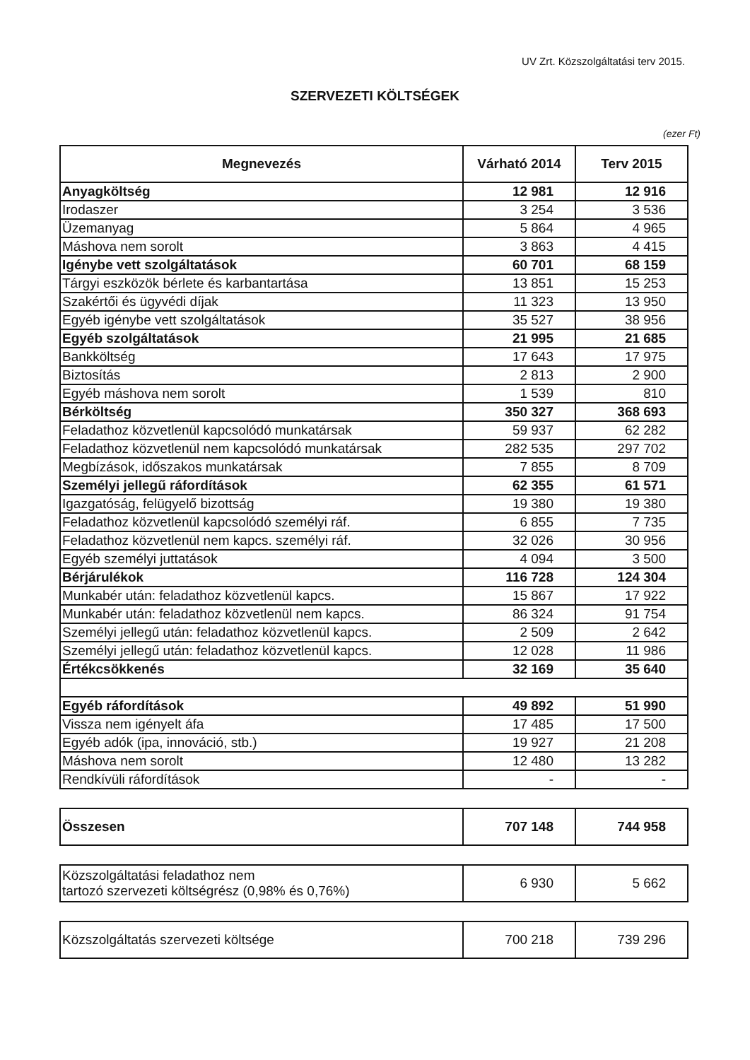UV Zrt. Közszolgáltatási terv 2015.
SZERVEZETI KÖLTSÉGEK
(ezer Ft)
| Megnevezés | Várható 2014 | Terv 2015 |
| --- | --- | --- |
| Anyagköltség | 12 981 | 12 916 |
| Irodaszer | 3 254 | 3 536 |
| Üzemanyag | 5 864 | 4 965 |
| Máshova nem sorolt | 3 863 | 4 415 |
| Igénybe vett szolgáltatások | 60 701 | 68 159 |
| Tárgyi eszközök bérlete és karbantartása | 13 851 | 15 253 |
| Szakértői és ügyvédi díjak | 11 323 | 13 950 |
| Egyéb igénybe vett szolgáltatások | 35 527 | 38 956 |
| Egyéb szolgáltatások | 21 995 | 21 685 |
| Bankköltség | 17 643 | 17 975 |
| Biztosítás | 2 813 | 2 900 |
| Egyéb máshova nem sorolt | 1 539 | 810 |
| Bérköltség | 350 327 | 368 693 |
| Feladathoz közvetlenül kapcsolódó munkatársak | 59 937 | 62 282 |
| Feladathoz közvetlenül nem kapcsolódó munkatársak | 282 535 | 297 702 |
| Megbízások, időszakos munkatársak | 7 855 | 8 709 |
| Személyi jellegű ráfordítások | 62 355 | 61 571 |
| Igazgatóság, felügyelő bizottság | 19 380 | 19 380 |
| Feladathoz közvetlenül kapcsolódó személyi ráf. | 6 855 | 7 735 |
| Feladathoz közvetlenül nem kapcs. személyi ráf. | 32 026 | 30 956 |
| Egyéb személyi juttatások | 4 094 | 3 500 |
| Bérjárulékok | 116 728 | 124 304 |
| Munkabér után: feladathoz közvetlenül kapcs. | 15 867 | 17 922 |
| Munkabér után: feladathoz közvetlenül nem kapcs. | 86 324 | 91 754 |
| Személyi jellegű után: feladathoz közvetlenül kapcs. | 2 509 | 2 642 |
| Személyi jellegű után: feladathoz közvetlenül kapcs. | 12 028 | 11 986 |
| Értékcsökkenés | 32 169 | 35 640 |
| Egyéb ráfordítások | 49 892 | 51 990 |
| Vissza nem igényelt áfa | 17 485 | 17 500 |
| Egyéb adók (ipa, innováció, stb.) | 19 927 | 21 208 |
| Máshova nem sorolt | 12 480 | 13 282 |
| Rendkívüli ráfordítások | - | - |
| Összesen | 707 148 | 744 958 |
| Közszolgáltatási feladathoz nem tartozó szervezeti költségrész (0,98% és 0,76%) | 6 930 | 5 662 |
| Közszolgáltatás szervezeti költsége | 700 218 | 739 296 |